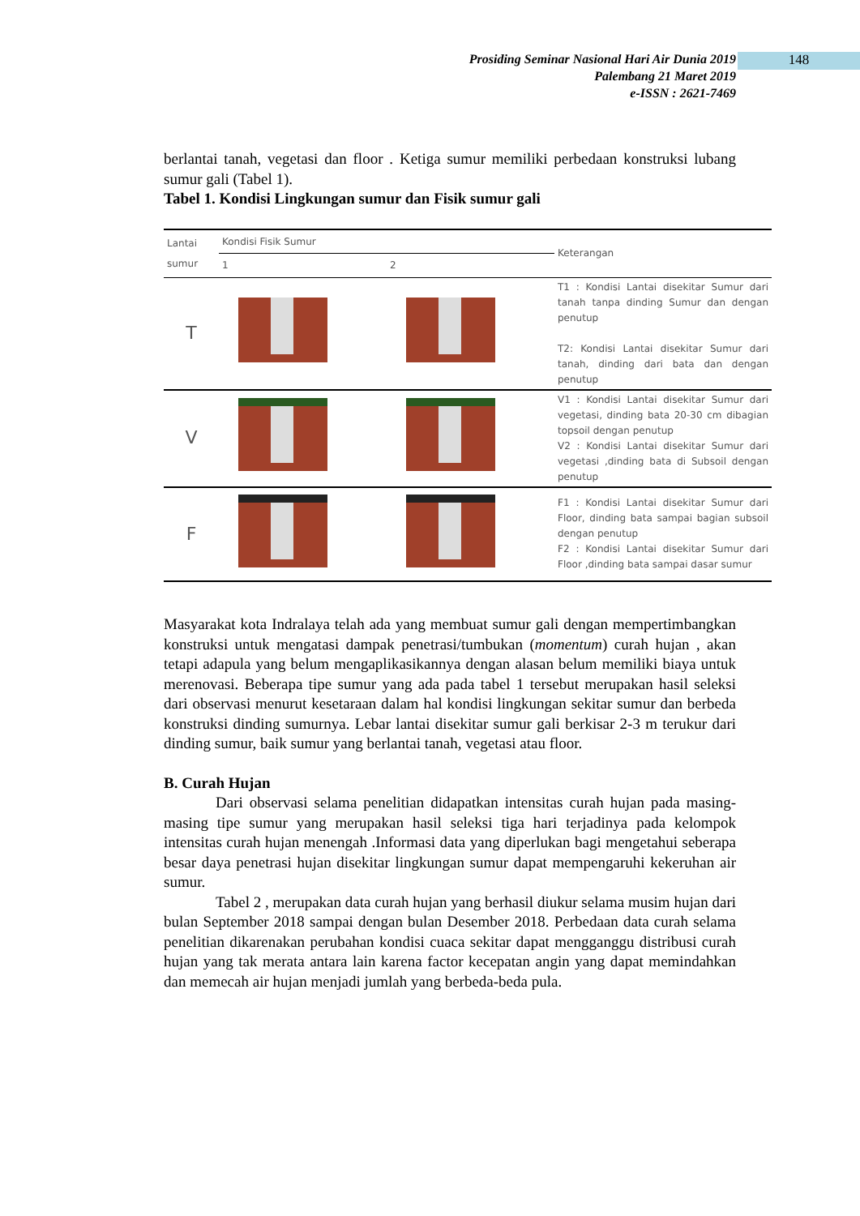148
Prosiding Seminar Nasional Hari Air Dunia 2019
Palembang 21 Maret 2019
e-ISSN : 2621-7469
berlantai tanah, vegetasi dan floor . Ketiga sumur memiliki perbedaan konstruksi lubang sumur gali (Tabel 1).
Tabel 1. Kondisi Lingkungan sumur dan Fisik sumur gali
| Lantai sumur | Kondisi Fisik Sumur | | Keterangan |
| --- | --- | --- | --- |
| | 1 | 2 | |
| T | | | T1 : Kondisi Lantai disekitar Sumur dari tanah tanpa dinding Sumur dan dengan penutup T2: Kondisi Lantai disekitar Sumur dari tanah, dinding dari bata dan dengan penutup |
| V | | | V1 : Kondisi Lantai disekitar Sumur dari vegetasi, dinding bata 20-30 cm dibagian topsoil dengan penutup V2 : Kondisi Lantai disekitar Sumur dari vegetasi ,dinding bata di Subsoil dengan penutup |
| F | | | F1 : Kondisi Lantai disekitar Sumur dari Floor, dinding bata sampai bagian subsoil dengan penutup F2 : Kondisi Lantai disekitar Sumur dari Floor ,dinding bata sampai dasar sumur |
Masyarakat kota Indralaya telah ada yang membuat sumur gali dengan mempertimbangkan konstruksi untuk mengatasi dampak penetrasi/tumbukan (momentum) curah hujan , akan tetapi adapula yang belum mengaplikasikannya dengan alasan belum memiliki biaya untuk merenovasi. Beberapa tipe sumur yang ada pada tabel 1 tersebut merupakan hasil seleksi dari observasi menurut kesetaraan dalam hal kondisi lingkungan sekitar sumur dan berbeda konstruksi dinding sumurnya. Lebar lantai disekitar sumur gali berkisar 2-3 m terukur dari dinding sumur, baik sumur yang berlantai tanah, vegetasi atau floor.
B. Curah Hujan
Dari observasi selama penelitian didapatkan intensitas curah hujan pada masing-masing tipe sumur yang merupakan hasil seleksi tiga hari terjadinya pada kelompok intensitas curah hujan menengah .Informasi data yang diperlukan bagi mengetahui seberapa besar daya penetrasi hujan disekitar lingkungan sumur dapat mempengaruhi kekeruhan air sumur.
Tabel 2 , merupakan data curah hujan yang berhasil diukur selama musim hujan dari bulan September 2018 sampai dengan bulan Desember 2018. Perbedaan data curah selama penelitian dikarenakan perubahan kondisi cuaca sekitar dapat mengganggu distribusi curah hujan yang tak merata antara lain karena factor kecepatan angin yang dapat memindahkan dan memecah air hujan menjadi jumlah yang berbeda-beda pula.